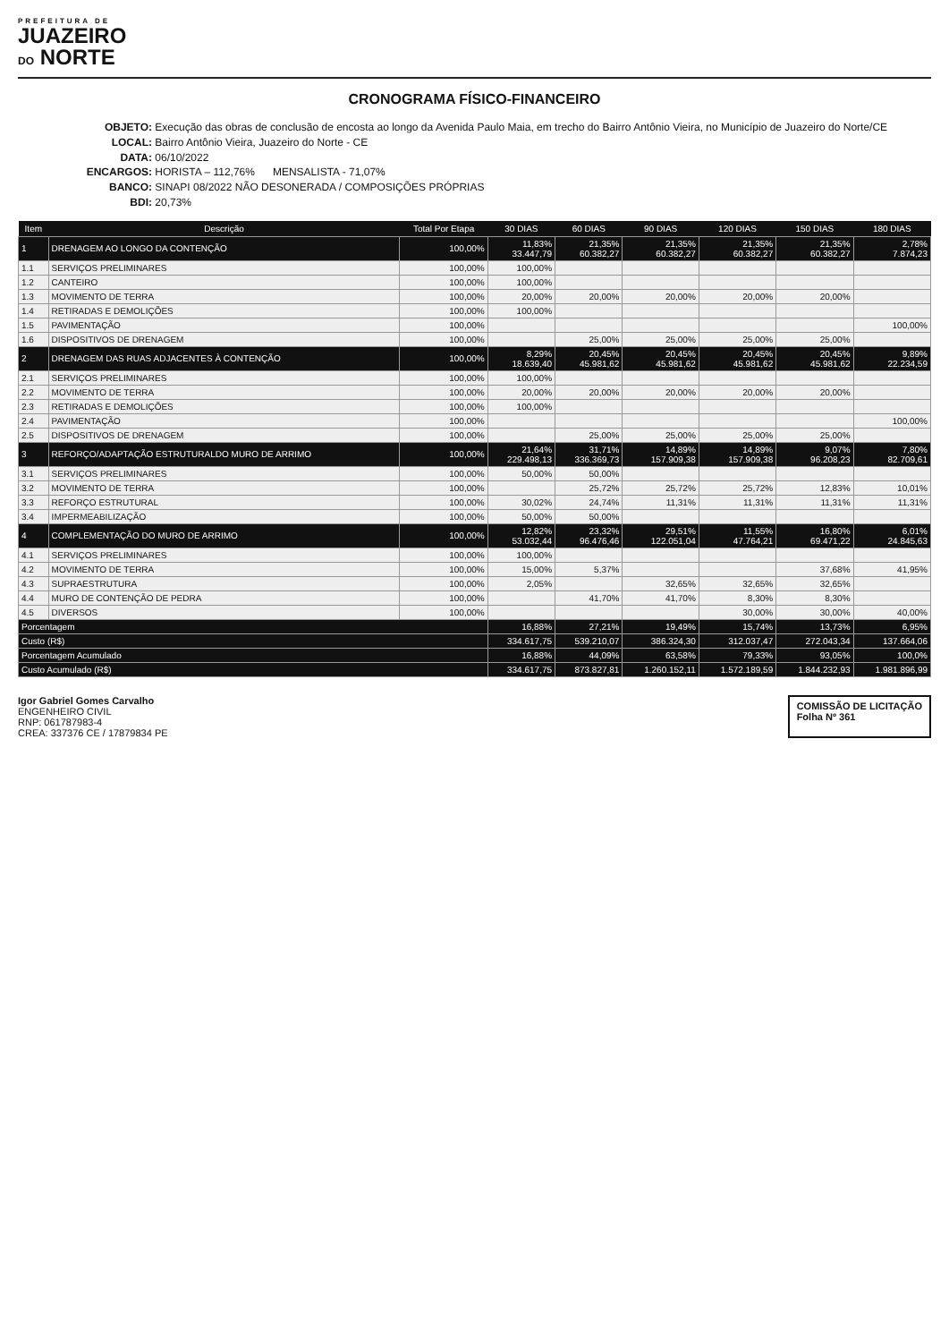PREFEITURA DE
JUAZEIRO
DO NORTE
CRONOGRAMA FÍSICO-FINANCEIRO
OBJETO: Execução das obras de conclusão de encosta ao longo da Avenida Paulo Maia, em trecho do Bairro Antônio Vieira, no Município de Juazeiro do Norte/CE
LOCAL: Bairro Antônio Vieira, Juazeiro do Norte - CE
DATA: 06/10/2022
ENCARGOS: HORISTA – 112,76% MENSALISTA - 71,07%
BANCO: SINAPI 08/2022 NÃO DESONERADA / COMPOSIÇÕES PRÓPRIAS
BDI: 20,73%
| Item | Descrição | Total Por Etapa | 30 DIAS | 60 DIAS | 90 DIAS | 120 DIAS | 150 DIAS | 180 DIAS |
| --- | --- | --- | --- | --- | --- | --- | --- | --- |
| 1 | DRENAGEM AO LONGO DA CONTENÇÃO | 100,00% | 11,83% 33.447,79 | 21,35% 60.382,27 | 21,35% 60.382,27 | 21,35% 60.382,27 | 21,35% 60.382,27 | 2,78% 7.874,23 |
| 1.1 | SERVIÇOS PRELIMINARES | 100,00% | 100,00% | | | | | |
| 1.2 | CANTEIRO | 100,00% | 100,00% | | | | | |
| 1.3 | MOVIMENTO DE TERRA | 100,00% | 20,00% | 20,00% | 20,00% | 20,00% | 20,00% | |
| 1.4 | RETIRADAS E DEMOLIÇÕES | 100,00% | 100,00% | | | | | |
| 1.5 | PAVIMENTAÇÃO | 100,00% | | | | | | 100,00% |
| 1.6 | DISPOSITIVOS DE DRENAGEM | 100,00% | | 25,00% | 25,00% | 25,00% | 25,00% | |
| 2 | DRENAGEM DAS RUAS ADJACENTES À CONTENÇÃO | 100,00% | 8,29% 18.639,40 | 20,45% 45.981,62 | 20,45% 45.981,62 | 20,45% 45.981,62 | 20,45% 45.981,62 | 9,89% 22.234,59 |
| 2.1 | SERVIÇOS PRELIMINARES | 100,00% | 100,00% | | | | | |
| 2.2 | MOVIMENTO DE TERRA | 100,00% | 20,00% | 20,00% | 20,00% | 20,00% | 20,00% | |
| 2.3 | RETIRADAS E DEMOLIÇÕES | 100,00% | 100,00% | | | | | |
| 2.4 | PAVIMENTAÇÃO | 100,00% | | | | | | 100,00% |
| 2.5 | DISPOSITIVOS DE DRENAGEM | 100,00% | | 25,00% | 25,00% | 25,00% | 25,00% | |
| 3 | REFORÇO/ADAPTAÇÃO ESTRUTURALDO MURO DE ARRIMO | 100,00% | 21,64% 229.498,13 | 31,71% 336.369,73 | 14,89% 157.909,38 | 14,89% 157.909,38 | 9,07% 96.208,23 | 7,80% 82.709,61 |
| 3.1 | SERVIÇOS PRELIMINARES | 100,00% | 50,00% | 50,00% | | | | |
| 3.2 | MOVIMENTO DE TERRA | 100,00% | | 25,72% | 25,72% | 25,72% | 12,83% | 10,01% |
| 3.3 | REFORÇO ESTRUTURAL | 100,00% | 30,02% | 24,74% | 11,31% | 11,31% | 11,31% | 11,31% |
| 3.4 | IMPERMEABILIZAÇÃO | 100,00% | 50,00% | 50,00% | | | | |
| 4 | COMPLEMENTAÇÃO DO MURO DE ARRIMO | 100,00% | 12,82% 53.032,44 | 23,32% 96.476,46 | 29,51% 122.051,04 | 11,55% 47.764,21 | 16,80% 69.471,22 | 6,01% 24.845,63 |
| 4.1 | SERVIÇOS PRELIMINARES | 100,00% | 100,00% | | | | | |
| 4.2 | MOVIMENTO DE TERRA | 100,00% | 15,00% | 5,37% | | | 37,68% | 41,95% |
| 4.3 | SUPRAESTRUTURA | 100,00% | 2,05% | | 32,65% | 32,65% | 32,65% | |
| 4.4 | MURO DE CONTENÇÃO DE PEDRA | 100,00% | | 41,70% | 41,70% | 8,30% | 8,30% | |
| 4.5 | DIVERSOS | 100,00% | | | | 30,00% | 30,00% | 40,00% |
| Porcentagem | | | 16,88% | 27,21% | 19,49% | 15,74% | 13,73% | 6,95% |
| Custo (R$) | | | 334.617,75 | 539.210,07 | 386.324,30 | 312.037,47 | 272.043,34 | 137.664,06 |
| Porcentagem Acumulado | | | 16,88% | 44,09% | 63,58% | 79,33% | 93,05% | 100,0% |
| Custo Acumulado (R$) | | | 334.617,75 | 873.827,81 | 1.260.152,11 | 1.572.189,59 | 1.844.232,93 | 1.981.896,99 |
Igor Gabriel Gomes Carvalho
ENGENHEIRO CIVIL
RNP: 061787983-4
CREA: 337376 CE / 17879834 PE
COMISSÃO DE LICITAÇÃO
Folha Nº 361